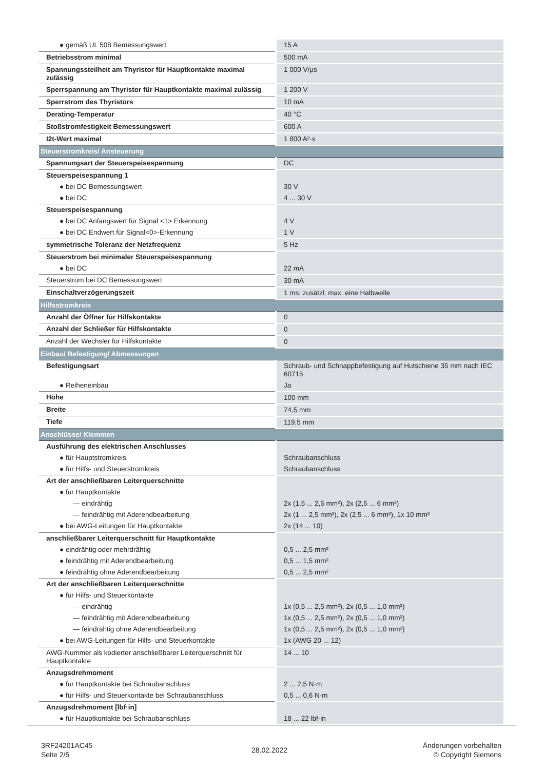| ● gemäß UL 508 Bemessungswert | 15 A |
| Betriebsstrom minimal | 500 mA |
| Spannungssteilheit am Thyristor für Hauptkontakte maximal zulässig | 1 000 V/µs |
| Sperrspannung am Thyristor für Hauptkontakte maximal zulässig | 1 200 V |
| Sperrstrom des Thyristors | 10 mA |
| Derating-Temperatur | 40 °C |
| Stoßstromfestigkeit Bemessungswert | 600 A |
| I2t-Wert maximal | 1 800 A²·s |
| Steuerstromkreis/ Ansteuerung | |
| Spannungsart der Steuerspeisespannung | DC |
| Steuerspeisespannung 1 | |
| ● bei DC Bemessungswert | 30 V |
| ● bei DC | 4 ... 30 V |
| Steuerspeisespannung | |
| ● bei DC Anfangswert für Signal <1> Erkennung | 4 V |
| ● bei DC Endwert für Signal<0>-Erkennung | 1 V |
| symmetrische Toleranz der Netzfrequenz | 5 Hz |
| Steuerstrom bei minimaler Steuerspeisespannung | |
| ● bei DC | 22 mA |
| Steuerstrom bei DC Bemessungswert | 30 mA |
| Einschaltverzögerungszeit | 1 ms; zusätzl. max. eine Halbwelle |
| Hilfsstromkreis | |
| Anzahl der Öffner für Hilfskontakte | 0 |
| Anzahl der Schließer für Hilfskontakte | 0 |
| Anzahl der Wechsler für Hilfskontakte | 0 |
| Einbau/ Befestigung/ Abmessungen | |
| Befestigungsart | Schraub- und Schnappbefestigung auf Hutschiene 35 mm nach IEC 60715 |
| ● Reiheneinbau | Ja |
| Höhe | 100 mm |
| Breite | 74,5 mm |
| Tiefe | 119,5 mm |
| Anschlüsse/ Klemmen | |
| Ausführung des elektrischen Anschlusses | |
| ● für Hauptstromkreis | Schraubanschluss |
| ● für Hilfs- und Steuerstromkreis | Schraubanschluss |
| Art der anschließbaren Leiterquerschnitte | |
| ● für Hauptkontakte | |
| — eindrähtig | 2x (1,5 ... 2,5 mm²), 2x (2,5 ... 6 mm²) |
| — feindrähtig mit Aderendbearbeitung | 2x (1 ... 2,5 mm²), 2x (2,5 ... 6 mm²), 1x 10 mm² |
| ● bei AWG-Leitungen für Hauptkontakte | 2x (14 ... 10) |
| anschließbarer Leiterquerschnitt für Hauptkontakte | |
| ● eindrähtig oder mehrdrähtig | 0,5 ... 2,5 mm² |
| ● feindrähtig mit Aderendbearbeitung | 0,5 ... 1,5 mm² |
| ● feindrähtig ohne Aderendbearbeitung | 0,5 ... 2,5 mm² |
| Art der anschließbaren Leiterquerschnitte | |
| ● für Hilfs- und Steuerkontakte | |
| — eindrähtig | 1x (0,5 ... 2,5 mm²), 2x (0,5 ... 1,0 mm²) |
| — feindrähtig mit Aderendbearbeitung | 1x (0,5 ... 2,5 mm²), 2x (0,5 ... 1,0 mm²) |
| — feindrähtig ohne Aderendbearbeitung | 1x (0,5 ... 2,5 mm²), 2x (0,5 ... 1,0 mm²) |
| ● bei AWG-Leitungen für Hilfs- und Steuerkontakte | 1x (AWG 20 ... 12) |
| AWG-Nummer als kodierter anschließbarer Leiterquerschnitt für Hauptkontakte | 14 ... 10 |
| Anzugsdrehmoment | |
| ● für Hauptkontakte bei Schraubanschluss | 2 ... 2,5 N·m |
| ● für Hilfs- und Steuerkontakte bei Schraubanschluss | 0,5 ... 0,6 N·m |
| Anzugsdrehmoment [lbf·in] | |
| ● für Hauptkontakte bei Schraubanschluss | 18 ... 22 lbf·in |
3RF24201AC45
Seite 2/5
28.02.2022
Änderungen vorbehalten
© Copyright Siemens